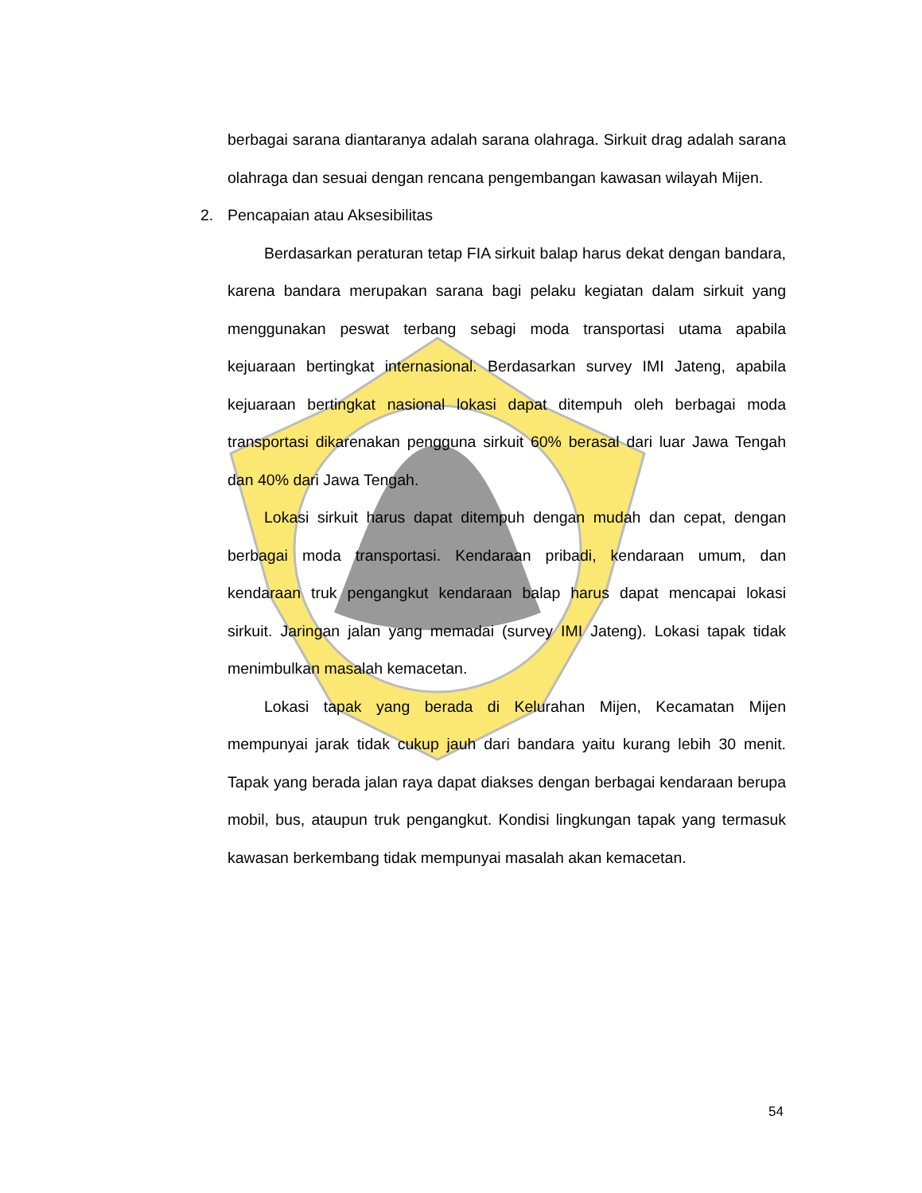berbagai sarana diantaranya adalah sarana olahraga. Sirkuit drag adalah sarana olahraga dan sesuai dengan rencana pengembangan kawasan wilayah Mijen.
2. Pencapaian atau Aksesibilitas
Berdasarkan peraturan tetap FIA sirkuit balap harus dekat dengan bandara, karena bandara merupakan sarana bagi pelaku kegiatan dalam sirkuit yang menggunakan peswat terbang sebagi moda transportasi utama apabila kejuaraan bertingkat internasional. Berdasarkan survey IMI Jateng, apabila kejuaraan bertingkat nasional lokasi dapat ditempuh oleh berbagai moda transportasi dikarenakan pengguna sirkuit 60% berasal dari luar Jawa Tengah dan 40% dari Jawa Tengah.
Lokasi sirkuit harus dapat ditempuh dengan mudah dan cepat, dengan berbagai moda transportasi. Kendaraan pribadi, kendaraan umum, dan kendaraan truk pengangkut kendaraan balap harus dapat mencapai lokasi sirkuit. Jaringan jalan yang memadai (survey IMI Jateng). Lokasi tapak tidak menimbulkan masalah kemacetan.
Lokasi tapak yang berada di Kelurahan Mijen, Kecamatan Mijen mempunyai jarak tidak cukup jauh dari bandara yaitu kurang lebih 30 menit. Tapak yang berada jalan raya dapat diakses dengan berbagai kendaraan berupa mobil, bus, ataupun truk pengangkut. Kondisi lingkungan tapak yang termasuk kawasan berkembang tidak mempunyai masalah akan kemacetan.
54